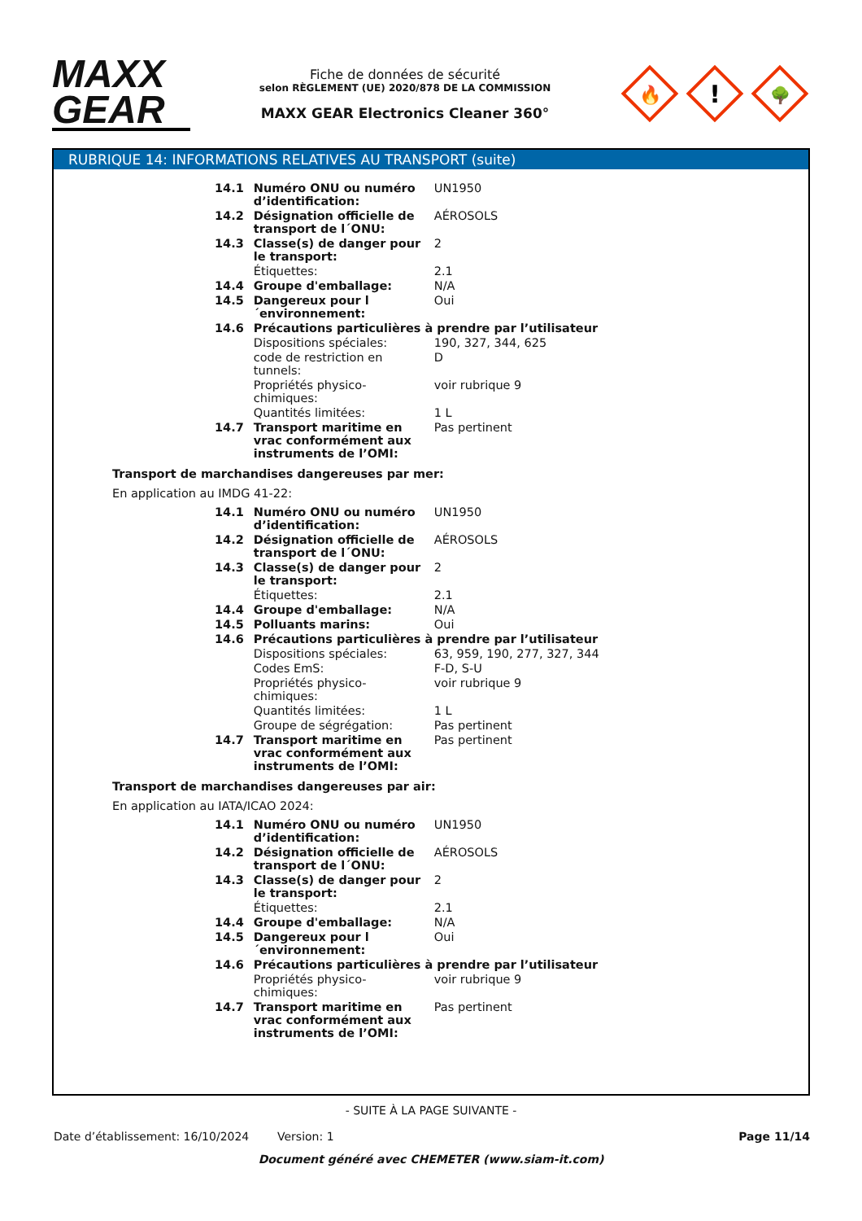MAXX
GEAR
Fiche de données de sécurité
selon RÈGLEMENT (UE) 2020/878 DE LA COMMISSION
MAXX GEAR Electronics Cleaner 360°
🔥
!
🌳
RUBRIQUE 14: INFORMATIONS RELATIVES AU TRANSPORT (suite)
| | 14.1 | Numéro ONU ou numéro d’identification: | UN1950 |
| | 14.2 | Désignation officielle de transport de l´ONU: | AÉROSOLS |
| | 14.3 | Classe(s) de danger pour le transport: | 2 |
| | | Étiquettes: | 2.1 |
| | 14.4 | Groupe d'emballage: | N/A |
| | 14.5 | Dangereux pour l´environnement: | Oui |
| | 14.6 | Précautions particulières à prendre par l’utilisateur | |
| | | Dispositions spéciales: | 190, 327, 344, 625 |
| | | code de restriction en tunnels: | D |
| | | Propriétés physico-chimiques: | voir rubrique 9 |
| | | Quantités limitées: | 1 L |
| | 14.7 | Transport maritime en vrac conformément aux instruments de l’OMI: | Pas pertinent |
Transport de marchandises dangereuses par mer:
En application au IMDG 41-22:
| | 14.1 | Numéro ONU ou numéro d’identification: | UN1950 |
| | 14.2 | Désignation officielle de transport de l´ONU: | AÉROSOLS |
| | 14.3 | Classe(s) de danger pour le transport: | 2 |
| | | Étiquettes: | 2.1 |
| | 14.4 | Groupe d'emballage: | N/A |
| | 14.5 | Polluants marins: | Oui |
| | 14.6 | Précautions particulières à prendre par l’utilisateur | |
| | | Dispositions spéciales: | 63, 959, 190, 277, 327, 344 |
| | | Codes EmS: | F-D, S-U |
| | | Propriétés physico-chimiques: | voir rubrique 9 |
| | | Quantités limitées: | 1 L |
| | | Groupe de ségrégation: | Pas pertinent |
| | 14.7 | Transport maritime en vrac conformément aux instruments de l’OMI: | Pas pertinent |
Transport de marchandises dangereuses par air:
En application au IATA/ICAO 2024:
| | 14.1 | Numéro ONU ou numéro d’identification: | UN1950 |
| | 14.2 | Désignation officielle de transport de l´ONU: | AÉROSOLS |
| | 14.3 | Classe(s) de danger pour le transport: | 2 |
| | | Étiquettes: | 2.1 |
| | 14.4 | Groupe d'emballage: | N/A |
| | 14.5 | Dangereux pour l´environnement: | Oui |
| | 14.6 | Précautions particulières à prendre par l’utilisateur | |
| | | Propriétés physico-chimiques: | voir rubrique 9 |
| | 14.7 | Transport maritime en vrac conformément aux instruments de l’OMI: | Pas pertinent |
- SUITE À LA PAGE SUIVANTE -
Date d’établissement: 16/10/2024 Version: 1 Page 11/14
Document généré avec CHEMETER (www.siam-it.com)